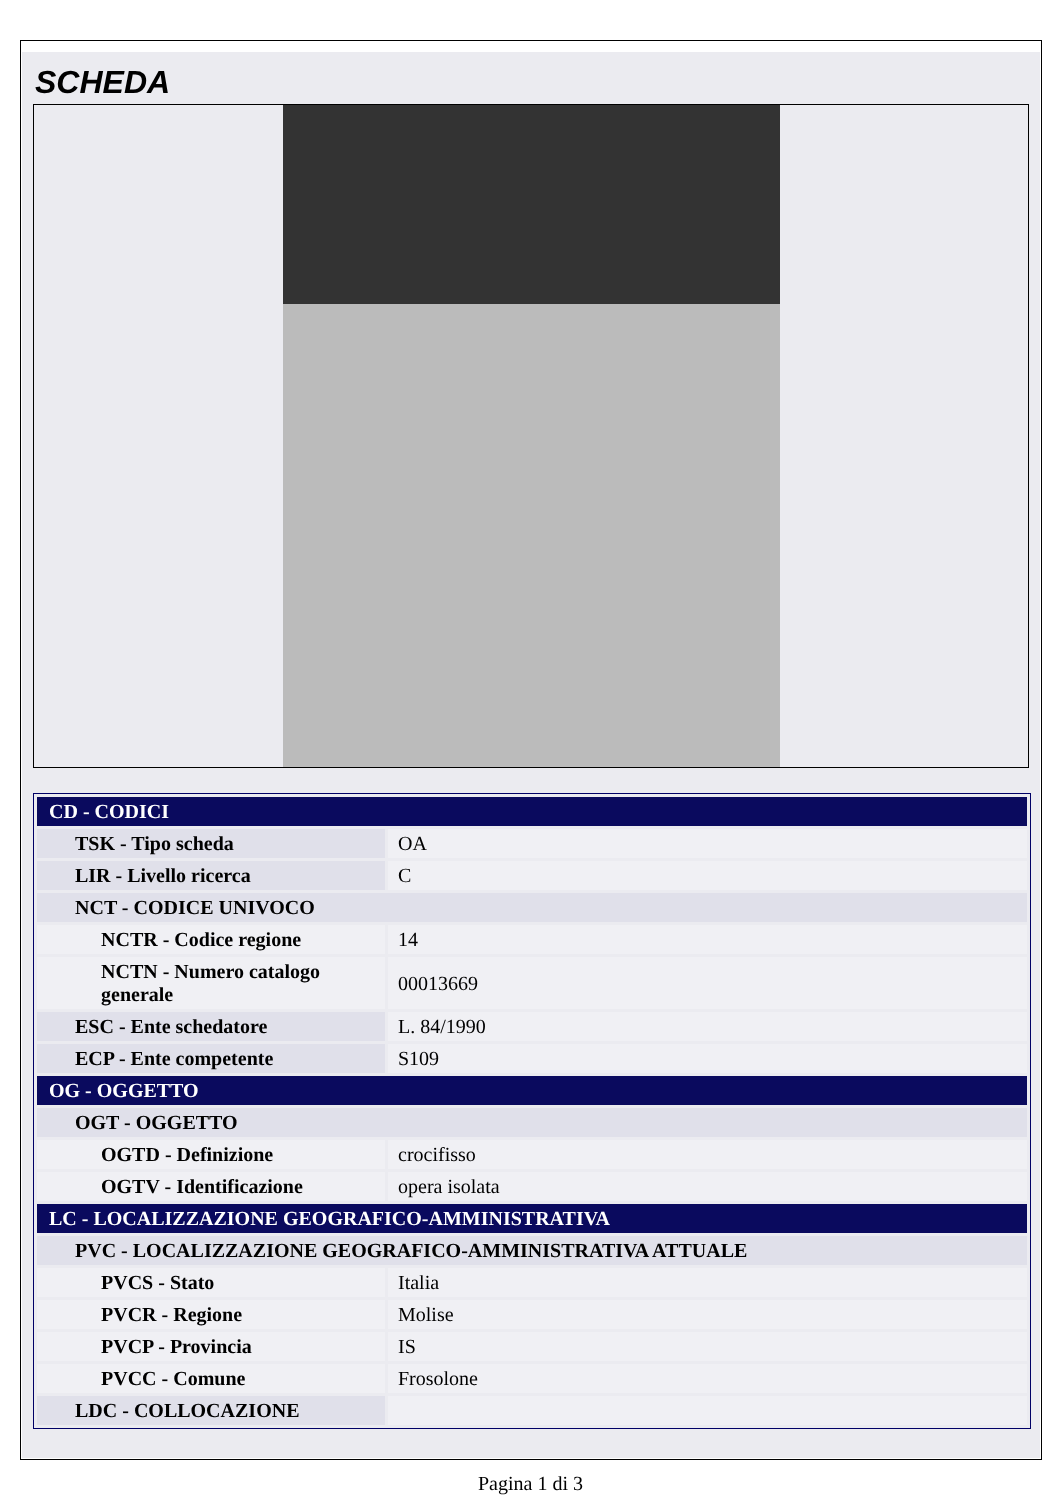SCHEDA
| CD - CODICI | |
| TSK - Tipo scheda | OA |
| LIR - Livello ricerca | C |
| NCT - CODICE UNIVOCO | |
| NCTR - Codice regione | 14 |
| NCTN - Numero catalogo generale | 00013669 |
| ESC - Ente schedatore | L. 84/1990 |
| ECP - Ente competente | S109 |
| OG - OGGETTO | |
| OGT - OGGETTO | |
| OGTD - Definizione | crocifisso |
| OGTV - Identificazione | opera isolata |
| LC - LOCALIZZAZIONE GEOGRAFICO-AMMINISTRATIVA | |
| PVC - LOCALIZZAZIONE GEOGRAFICO-AMMINISTRATIVA ATTUALE | |
| PVCS - Stato | Italia |
| PVCR - Regione | Molise |
| PVCP - Provincia | IS |
| PVCC - Comune | Frosolone |
| LDC - COLLOCAZIONE | |
Pagina 1 di 3